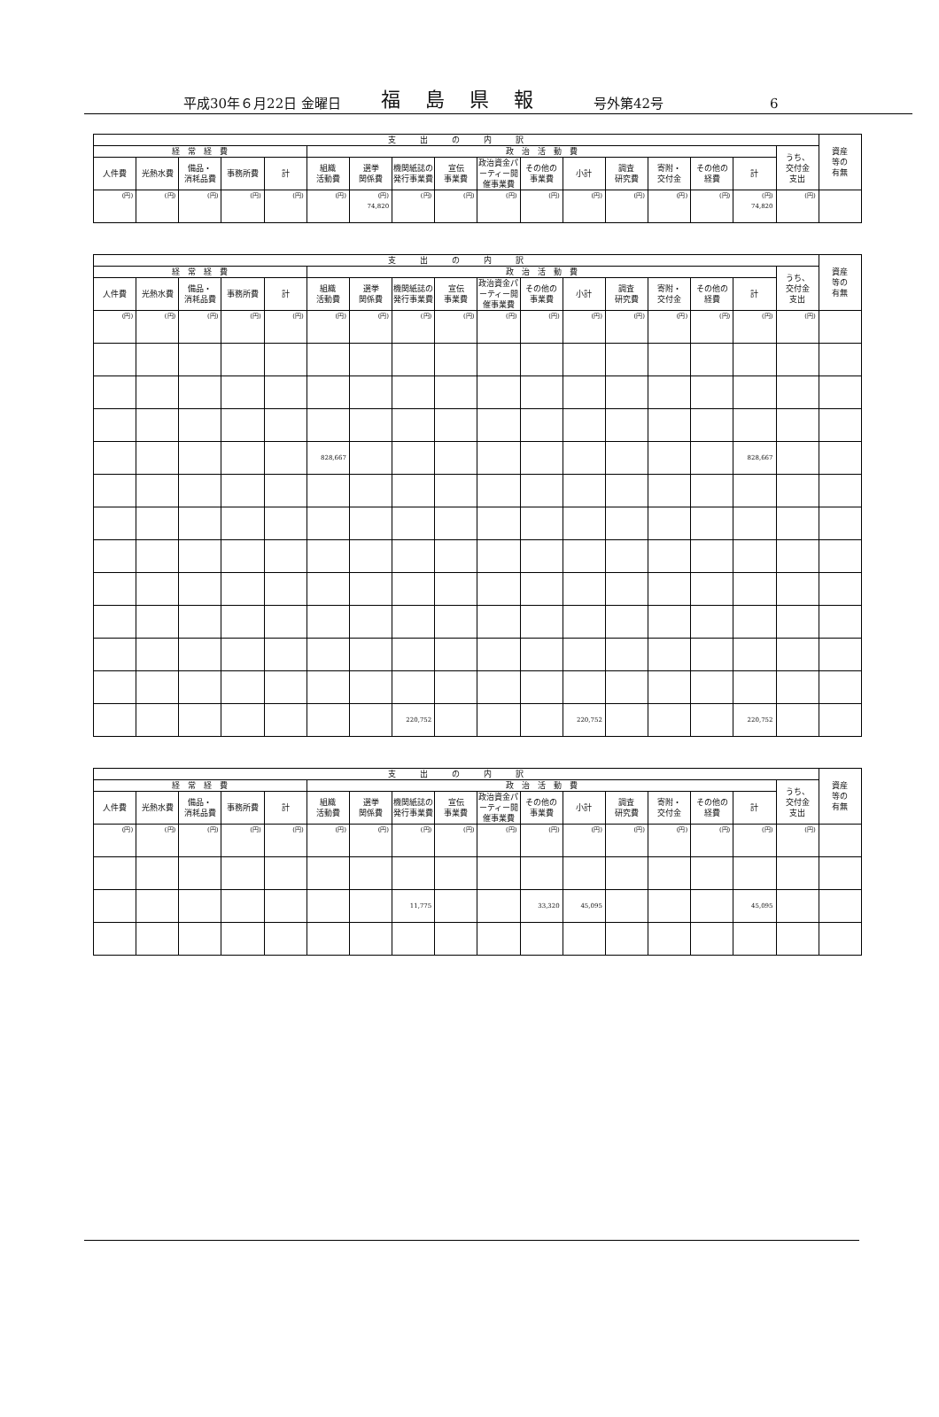平成30年６月22日 金曜日 福島県報 号外第42号 6
| 支 出 の 内 訳 | | | | | | | | | | | | | | | | | 資産 等の 有無 |
| --- | --- | --- | --- | --- | --- | --- | --- | --- | --- | --- | --- | --- | --- | --- | --- | --- | --- |
| 経 常 経 費 | | | | | 政 治 活 動 費 | | | | | | | | | | | うち、 交付金 支出 | |
| 人件費 | 光熱水費 | 備品・ 消耗品費 | 事務所費 | 計 | 組織 活動費 | 選挙 関係費 | 機関紙誌の発行事業費 | 宣伝 事業費 | 政治資金パーティー開催事業費 | その他の 事業費 | 小計 | 調査 研究費 | 寄附・ 交付金 | その他の 経費 | 計 | | |
| (円) | (円) | (円) | (円) | (円) | (円) | (円) 74,820 | (円) | (円) | (円) | (円) | (円) | (円) | (円) | (円) | (円) 74,820 | (円) | |
| 支 出 の 内 訳 | | | | | | | | | | | | | | | | | 資産 等の 有無 |
| --- | --- | --- | --- | --- | --- | --- | --- | --- | --- | --- | --- | --- | --- | --- | --- | --- | --- |
| 経 常 経 費 | | | | | 政 治 活 動 費 | | | | | | | | | | | うち、 交付金 支出 | |
| 人件費 | 光熱水費 | 備品・ 消耗品費 | 事務所費 | 計 | 組織 活動費 | 選挙 関係費 | 機関紙誌の発行事業費 | 宣伝 事業費 | 政治資金パーティー開催事業費 | その他の 事業費 | 小計 | 調査 研究費 | 寄附・ 交付金 | その他の 経費 | 計 | | |
| (円) | (円) | (円) | (円) | (円) | (円) | (円) | (円) | (円) | (円) | (円) | (円) | (円) | (円) | (円) | (円) | (円) | |
| | | | | | 828,667 | | | | | | | | | | 828,667 | | |
| | | | | | | | 220,752 | | | | 220,752 | | | | 220,752 | | |
| 支 出 の 内 訳 | | | | | | | | | | | | | | | | | 資産 等の 有無 |
| --- | --- | --- | --- | --- | --- | --- | --- | --- | --- | --- | --- | --- | --- | --- | --- | --- | --- |
| 経 常 経 費 | | | | | 政 治 活 動 費 | | | | | | | | | | | うち、 交付金 支出 | |
| 人件費 | 光熱水費 | 備品・ 消耗品費 | 事務所費 | 計 | 組織 活動費 | 選挙 関係費 | 機関紙誌の発行事業費 | 宣伝 事業費 | 政治資金パーティー開催事業費 | その他の 事業費 | 小計 | 調査 研究費 | 寄附・ 交付金 | その他の 経費 | 計 | | |
| (円) | (円) | (円) | (円) | (円) | (円) | (円) | (円) | (円) | (円) | (円) | (円) | (円) | (円) | (円) | (円) | (円) | |
| | | | | | | | 11,775 | | | 33,320 | 45,095 | | | | 45,095 | | |